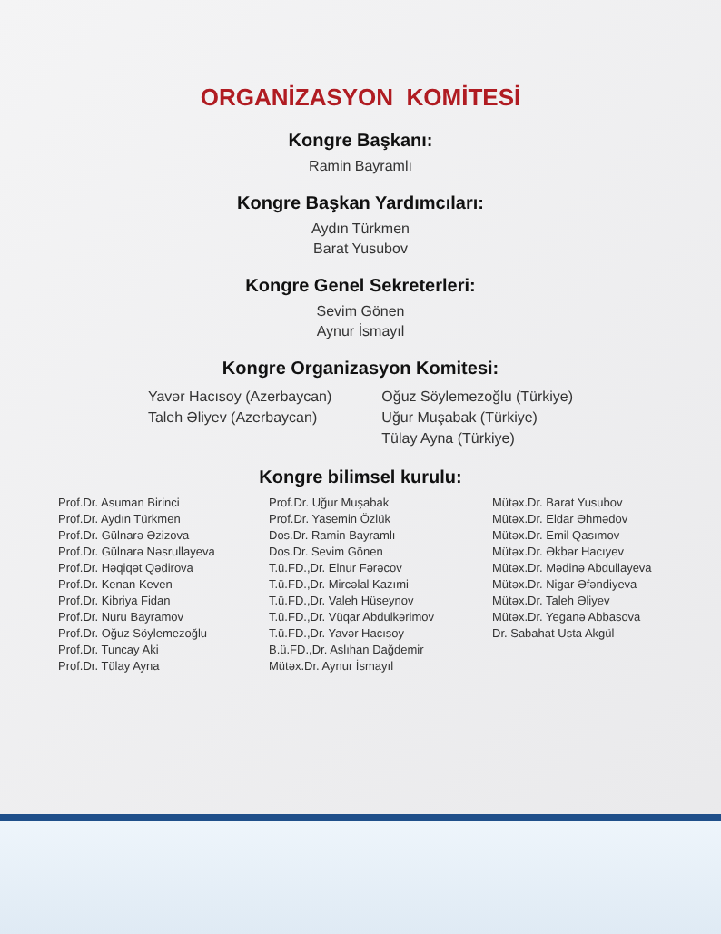ORGANİZASYON KOMİTESİ
Kongre Başkanı:
Ramin Bayramlı
Kongre Başkan Yardımcıları:
Aydın Türkmen
Barat Yusubov
Kongre Genel Sekreterleri:
Sevim Gönen
Aynur İsmayıl
Kongre Organizasyon Komitesi:
Yavər Hacısoy (Azerbaycan)
Taleh Əliyev (Azerbaycan)
Oğuz Söylemezoğlu (Türkiye)
Uğur Muşabak (Türkiye)
Tülay Ayna (Türkiye)
Kongre bilimsel kurulu:
Prof.Dr. Asuman Birinci
Prof.Dr. Aydın Türkmen
Prof.Dr. Gülnarə Əzizova
Prof.Dr. Gülnarə Nəsrullayeva
Prof.Dr. Həqiqət Qədirova
Prof.Dr. Kenan Keven
Prof.Dr. Kibriya Fidan
Prof.Dr. Nuru Bayramov
Prof.Dr. Oğuz Söylemezoğlu
Prof.Dr. Tuncay Aki
Prof.Dr. Tülay Ayna
Prof.Dr. Uğur Muşabak
Prof.Dr. Yasemin Özlük
Dos.Dr. Ramin Bayramlı
Dos.Dr. Sevim Gönen
T.ü.FD.,Dr. Elnur Fərəcov
T.ü.FD.,Dr. Mircəlal Kazımi
T.ü.FD.,Dr. Valeh Hüseynov
T.ü.FD.,Dr. Vüqar Abdulkərimov
T.ü.FD.,Dr. Yavər Hacısoy
B.ü.FD.,Dr. Aslıhan Dağdemir
Mütəx.Dr. Aynur İsmayıl
Mütəx.Dr. Barat Yusubov
Mütəx.Dr. Eldar Əhmədov
Mütəx.Dr. Emil Qasımov
Mütəx.Dr. Əkbər Hacıyev
Mütəx.Dr. Mədinə Abdullayeva
Mütəx.Dr. Nigar Əfəndiyeva
Mütəx.Dr. Taleh Əliyev
Mütəx.Dr. Yeganə Abbasova
Dr. Sabahat Usta Akgül